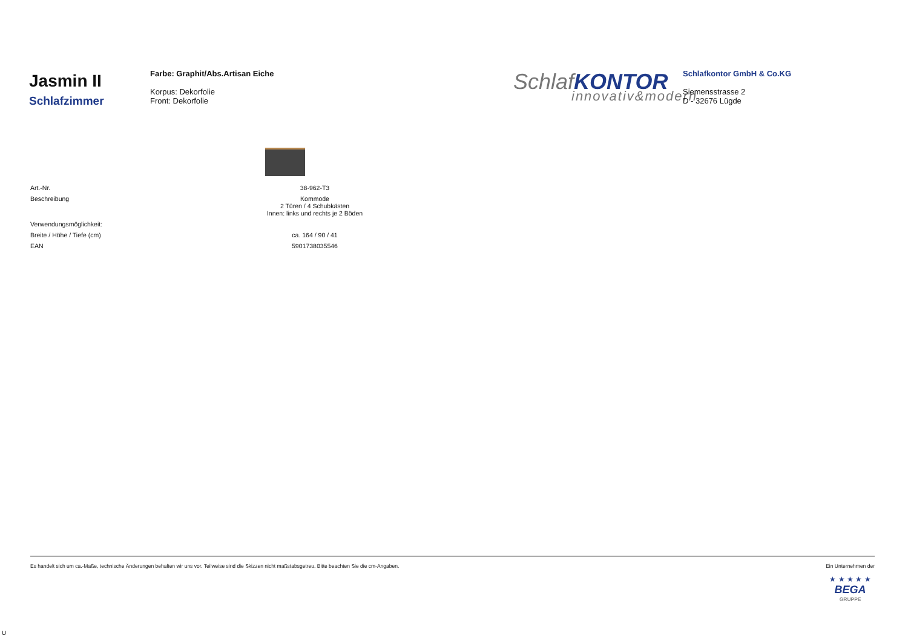Jasmin II
Schlafzimmer
Farbe: Graphit/Abs.Artisan Eiche
Korpus: Dekorfolie
Front: Dekorfolie
SchlafKONTOR
innovativ&modern
Schlafkontor GmbH & Co.KG
Siemensstrasse 2
D - 32676 Lügde
| Art.-Nr. | 38-962-T3 |
| Beschreibung | Kommode 2 Türen / 4 Schubkästen Innen: links und rechts je 2 Böden |
| Verwendungsmöglichkeit: | |
| Breite / Höhe / Tiefe (cm) | ca. 164 / 90 / 41 |
| EAN | 5901738035546 |
Es handelt sich um ca.-Maße, technische Änderungen behalten wir uns vor. Teilweise sind die Skizzen nicht maßstabsgetreu. Bitte beachten Sie die cm-Angaben. Ein Unternehmen der
★ ★ ★ ★ ★
BEGA
GRUPPE
U